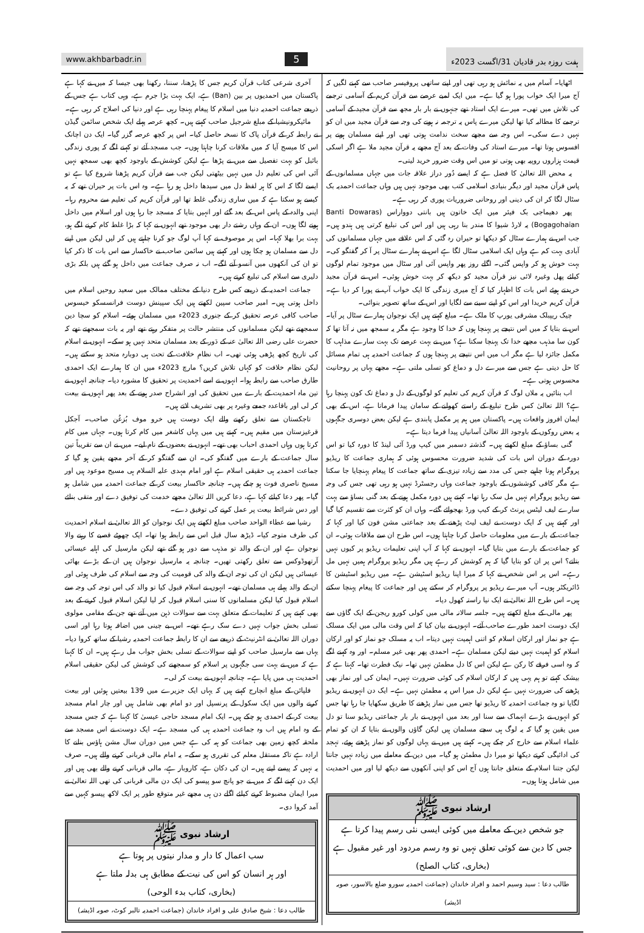ہفت روزہ بدر قادیان 31/اگست 2023ء 5 www.akhbarbadr.in
اٹھایا۔ آسام میں یہ نمائش ہو رہی تھی اور اپنے ساتھی پروفیسر صاحب سے کہنے لگیں کہ آج میرا ایک خواب پورا ہو گیا ہے۔ میں ایک لمبے عرصے سے قرآن کریم کے آسامی ترجمے کی تلاش میں تھی۔ میرے ایک استاد تھے جنہوں نے بار بار مجھ سے قرآن مجید کے آسامی ترجمے کا مطالبہ کیا تھا لیکن میرے پاس یہ ترجمہ نہ ہونے کی وجہ سے قرآن مجید میں ان کو نہیں دے سکی۔ اس وجہ سے مجھے سخت ندامت ہوتی تھی اور اپنے مسلمان ہونے پر افسوس ہوتا تھا۔ میرے استاد کی وفات کے بعد آج مجھے یہ قرآن مجید ملا ہے اگر اسکی قیمت ہزاروں روپیہ بھی ہوتی تو میں اس وقت ضرور خرید لیتی۔
یہ محض اللہ تعالیٰ کا فضل ہے کہ ایسے دُور دراز علاقہ جات میں جہاں مسلمانوں کے پاس قرآن مجید اور دیگر بنیادی اسلامی کتب بھی موجود نہیں ہیں وہاں جماعت احمدیہ بک سٹال لگا کر ان کی دینی اور روحانی ضروریات پوری کر رہی ہے۔
پھر دھیماجی بک فیئر میں ایک خاتون ہیں بانتی دوواراس (Banti Dowaras Bogagohaian) یہ لارڈ شیوا کا مندر بنا رہی ہیں اور اس کی تبلیغ کرتی ہیں ہندو ہیں۔ جب اس نے ہمارے سٹال کو دیکھا تو حیران رہ گئی کہ اس علاقے میں جہاں مسلمانوں کی آبادی بہت کم ہے وہاں ایک اسلامی سٹال لگا ہے اس نے ہمارے سٹال پر آ کر گفتگو کی۔ بہت خوش ہو کر واپس گئی۔ اگلے روز پھر واپس آئی اور سٹال میں موجود تمام لوگوں کیلئے پھل وغیرہ لائی نیز قرآن مجید کو دیکھ کر بہت خوش ہوئی۔ اس نے قرآن مجید خریدتے ہوئے اس بات کا اظہار کیا کہ آج میری زندگی کا ایک خواب آپ نے پورا کر دیا ہے۔ قرآن کریم خریدا اور اس کو اپنے سینے سے لگایا اور اس کے ساتھ تصویر بنوائی۔
چیک ریپبلک مشرقی یورپ کا ملک ہے۔ مبلغ کہتے ہیں ایک نوجوان ہمارے سٹال پر آیا۔ اس نے بتایا کہ میں اس نتیجے پر پہنچا ہوں کہ خدا کا وجود ہے مگر یہ سمجھ میں نہ آتا تھا کہ کون سا مذہب مجھے خدا تک پہنچا سکتا ہے؟ میں نے بہت عرصے تک بہت سارے مذاہب کا مکمل جائزہ لیا ہے مگر اب میں اس نتیجے پر پہنچا ہوں کہ جماعت احمدیہ ہی تمام مسائل کا حل دیتی ہے جس سے میرے دل و دماغ کو تسلی ملتی ہے۔ مجھے یہاں پر روحانیت محسوس ہوتی ہے۔
اب بتائیں یہ ملاں لوگ کہ قرآن کریم کی تعلیم کو لوگوں کے دل و دماغ تک کون پہنچا رہا ہے؟ اللہ تعالیٰ کس طرح تبلیغ کے راستے کھولنے کے سامان پیدا فرماتا ہے، اس کے بھی ایمان افروز واقعات ہیں۔ پاکستان میں ہم پر مکمل پابندی ہے لیکن بعض دوسری جگہوں پہ بعض روکوں کے باوجود اللہ تعالیٰ آسانیاں پیدا فرما دیتا ہے۔
گنی بساؤ کے مبلغ لکھتے ہیں۔ گذشتہ دسمبر میں کیپ ورڈ آئی لینڈ کا دورہ کیا تو اس دورہ کے دوران اس بات کی شدید ضرورت محسوس ہوئی کہ ہماری جماعت کا ریڈیو پروگرام ہونا چاہیے جس کی مدد سے زیادہ تیزی کے ساتھ جماعت کا پیغام پہنچایا جا سکتا ہے مگر کافی کوششوں کے باوجود جماعت وہاں رجسٹرڈ نہیں ہو رہی تھی جس کی وجہ سے ریڈیو پروگرام نہیں مل سک رہا تھا۔ کہتے ہیں دورہ مکمل ہونے کے بعد گنی بساؤ سے بہت سارے لیف لیٹس پرنٹ کر کے کیپ ورڈ بھجوائے گئے۔ وہاں ان کو کثرت سے تقسیم کیا گیا اور کہتے ہیں کہ ایک دوست نے لیف لیٹ پڑھنے کے بعد جماعتی مشن فون کیا اور کہا کہ جماعت کے بارے میں معلومات حاصل کرنا چاہتا ہوں۔ اس طرح ان سے ملاقات ہوئی۔ ان کو جماعت کے بارے میں بتایا گیا۔ انہوں نے کہا کہ آپ اپنی تعلیمات ریڈیو پر کیوں نہیں بتاتے؟ اس پر ان کو بتایا گیا کہ ہم کوشش کر رہے ہیں مگر ریڈیو پروگرام ہمیں نہیں مل رہے۔ اس پر اس شخص نے کہا کہ میرا اپنا ریڈیو اسٹیشن ہے۔ میں ریڈیو اسٹیشن کا ڈائریکٹر ہوں۔ آپ میرے ریڈیو پر پروگرام کر سکتے ہیں اور جماعت کا پیغام پہنچا سکتے ہیں۔ اس طرح اللہ تعالیٰ نے ایک نیا راستہ کھول دیا۔
پھر مالی کے مبلغ لکھتے ہیں۔ جلسہ سالانہ مالی میں کولی کورو ریجن کے ایک گاؤں سے ایک دوست احمد طورے صاحب آئے۔ انہوں نے بیان کیا کہ اس وقت مالی میں ایک مسلک ہے جو نماز اور ارکان اسلام کو اتنی اہمیت نہیں دیتا۔ اب یہ مسلک جو نماز کو اور ارکان اسلام کو اہمیت نہیں دیتے لیکن مسلمان ہے۔ احمدی پھر بھی غیر مسلم۔ اور وہ کہنے لگے کہ وہ اسی فرقے کا رکن ہے لیکن اس کا دل مطمئن نہیں تھا۔ نیک فطرت تھا۔ کہتا ہے کہ بیشک کہتے تو ہم یہی ہیں کہ ارکان اسلام کی کوئی ضرورت نہیں۔ ایمان کی اور نماز بھی پڑھنے کی ضرورت نہیں ہے لیکن دل میرا اس پہ مطمئن نہیں ہے۔ ایک دن انہوں نے ریڈیو لگایا تو وہ جماعت احمدیہ کا ریڈیو تھا جس میں نماز پڑھنے کا طریق سکھایا جا رہا تھا جس کو انہوں نے بڑے انہماک سے سنا اور بعد میں انہوں نے بار بار جماعتی ریڈیو سنا تو دل میں یقین ہو گیا کہ یہ لوگ ہی سچے مسلمان ہیں لیکن گاؤں والوں نے بتایا کہ ان کو تمام علماء اسلام سے خارج کر چکے ہیں۔ کہتے ہیں میں نے یہاں لوگوں کو نماز پڑھتے ہوئے، تہجد کی ادائیگی کرتے دیکھا تو میرا دل مطمئن ہو گیا۔ میں دین کے معاملے میں زیادہ نہیں جانتا لیکن جتنا اسلام کے متعلق جانتا ہوں آج اس کو اپنی آنکھوں سے دیکھ لیا اور میں احمدیت میں شامل ہوتا ہوں۔
ارشاد نبوی ﷺ
جو شخص دین کے معاملے میں کوئی ایسی نئی رسم پیدا کرتا ہے
جس کا دین سے کوئی تعلق نہیں تو وہ رسم مردود اور غیر مقبول ہے
(بخاری، کتاب الصلح)
طالب دعا : سید وسیم احمد و افراد خاندان (جماعت احمدیہ سورو ضلع بالاسور، صوبہ اڈیشہ)
آخری شرعی کتاب قرآن کریم جس کا پڑھنا، سننا، رکھنا بھی جیسا کہ میں نے کہا ہے پاکستان میں احمدیوں پر بین (Ban) ہے، ایک بہت بڑا جرم ہے، وہی کتاب ہے جس کے ذریعے جماعت احمدیہ دنیا میں اسلام کا پیغام پہنچا رہی ہے اور دنیا کی اصلاح کر رہی ہے۔
مائیکرونیشیا کے مبلغ شرجیل صاحب کہتے ہیں۔ کچھ عرصہ پہلے ایک شخص سائمن گیڈن نے رابطہ کر کے قرآن پاک کا نسخہ حاصل کیا۔ اس پر کچھ عرصہ گزر گیا۔ ایک دن اچانک اس کا میسج آیا کہ میں ملاقات کرنا چاہتا ہوں۔ جب مسجد آئے تو کہنے لگے کہ پوری زندگی بائبل کو بہت تفصیل سے میں نے پڑھا ہے لیکن کوشش کے باوجود کچھ بھی سمجھ نہیں آئی اس کی تعلیم دل میں نہیں بیٹھتی لیکن جب سے قرآن کریم پڑھنا شروع کیا ہے تو ایسے لگا کہ اس کا ہر لفظ دل میں سیدھا داخل ہو رہا ہے۔ وہ اس بات پر حیران تھے کہ یہ کیسے ہو سکتا ہے کہ میں ساری زندگی غلط تھا اور قرآن کریم کی تعلیم سے محروم رہا۔ اپنی والدہ کے پاس اس کے بعد گئے اور انہیں بتایا کہ مسجد جا رہا ہوں اور اسلام میں داخل ہونے لگا ہوں۔ ان کے وہاں رشتے دار بھی موجود تھے انہوں نے کہا کہ بڑا غلط کام کرنے لگے ہو، بہت برا بھلا کہا۔ اس پر موصوف نے کہا آپ لوگ جو کرنا چاہتے ہیں کر لیں لیکن میں اپنے دل سے مسلمان ہو چکا ہوں اور کہتے ہیں سائمن صاحب نے خاکسار سے اس بات کا ذکر کیا تو ان کی آنکھوں میں آنسو آنے لگے۔ اب نہ صرف جماعت میں داخل ہو گئے ہیں بلکہ بڑی دلیری سے اسلام کی تبلیغ کرتے ہیں۔
جماعت احمدیہ کے ذریعے کس طرح دنیا کے مختلف ممالک میں سعید روحیں اسلام میں داخل ہوتی ہیں۔ امیر صاحب سپین لکھتے ہیں ایک سپینش دوست فرانسسکو خیسوس صاحب کافی عرصہ تحقیق کر کے جنوری 2023ء میں مسلمان ہوئے۔ اسلام کو سچا دین سمجھتے تھے لیکن مسلمانوں کی منتشر حالت پر متفکر رہتے تھے اور یہ بات سمجھتے تھے کہ حضرت علی رضی اللہ تعالیٰ عنہ کے دَور کے بعد مسلمان متحد نہیں ہو سکے۔ انہوں نے اسلام کی تاریخ کچھ پڑھی ہوئی تھی۔ اب نظامِ خلافت کے تحت ہی دوبارہ متحد ہو سکتے ہیں۔ لیکن نظام خلافت کو کہاں تلاش کریں؟ مارچ 2023ء میں ان کا ہمارے ایک احمدی طارق صاحب سے رابطہ ہوا۔ انہوں نے اسے احمدیت پر تحقیق کا مشورہ دیا۔ چنانچہ انہوں نے تین ماہ احمدیت کے بارے میں تحقیق کی اور انشراح صدر ہونے کے بعد پھر انہوں نے بیعت کر لی اور باقاعدہ جمعے وغیرہ پر بھی تشریف لاتے ہیں۔
تاجکستان سے تعلق رکھنے والے ایک دوست ہیں خرو موف بُزغُن صاحب۔ آجکل قرغیزستان میں مقیم ہیں۔ کہتے ہیں میں یہاں کاشغر میں کام کرتا ہوں۔ جہاں میں کام کرتا ہوں وہاں احمدی احباب بھی تھے۔ انہوں نے بعضوں کے نام لیے۔ میں نے ان سے تقریباً تین سال جماعت کے بارے میں گفتگو کی۔ ان سے گفتگو کر کے آخر مجھے یقین ہو گیا کہ جماعت احمدیہ ہی حقیقی اسلام ہے اور امام مہدی علیہ السلام ہی مسیح موعود ہیں اور مسیح ناصری فوت ہو چکے ہیں۔ چنانچہ خاکسار بیعت کر کے جماعت احمدیہ میں شامل ہو گیا۔ پھر دعا کیلئے کہا ہے، دعا کریں اللہ تعالیٰ مجھے خدمت کی توفیق دے اور متقی بنائے اور دس شرائط بیعت پر عمل کرنے کی توفیق دے۔
رشیا سے عطاء الواحد صاحب مبلغ لکھتے ہیں ایک نوجوان کو اللہ تعالیٰ نے اسلام احمدیت کی طرف متوجہ کیا۔ ڈیڑھ سال قبل اس سے رابطہ ہوا تھا۔ ایک چھوٹے قصبے کا رہنے والا نوجوان ہے اور ان کے والد تو مذہب سے دور ہو گئے تھے لیکن مارسیل کی اہلیہ عیسائی آرتھوڈوکس سے تعلق رکھتی تھیں۔ چنانچہ یہ مارسیل نوجوان ہیں ان کے بڑے بھائی عیسائی ہیں لیکن ان کی توجہ ان کے والد کی قومیت کی وجہ سے اسلام کی طرف ہوئی اور ان کے والد پہلے ہی مسلمان تھے۔ انہوں نے اسلام قبول کیا تو والد کی اس توجہ کی وجہ سے اسلام قبول کیا لیکن مسلمانوں کا سنی اسلام قبول کر لیا لیکن اسلام قبول کرنے کے بعد بھی کہتے ہیں کہ تعلیمات کے متعلق بہت سے سوالات ذہن میں آتے تھے جن کے مقامی مولوی تسلی بخش جواب نہیں دے سک رہے تھے۔ اس بے چینی میں اضافہ ہوتا رہا اور اسی دوران اللہ تعالیٰ نے انٹرنیٹ کے ذریعے سے ان کا رابطہ جماعت احمدیہ رشیا کے ساتھ کروا دیا۔ یہاں سے مارسیل صاحب کو اپنے سوالات کے تسلی بخش جواب مل رہے ہیں۔ ان کا کہنا ہے کہ میں نے بہت سی جگہوں پر اسلام کو سمجھنے کی کوشش کی لیکن حقیقی اسلام احمدیت ہی میں پایا ہے۔ چنانچہ انہوں نے بیعت کر لی۔
فلپائن کے مبلغ انچارج کہتے ہیں کہ یہاں ایک جزیرے میں 139 بیعتیں ہوئیں اور بیعت کرنے والوں میں ایک سکول کے پرنسپل اور دو امام بھی شامل ہیں اور چار امام مسجد بیعت کر کے احمدی ہو چکے ہیں۔ ایک امام مسجد حاجی عیسیٰ کا کہنا ہے کہ جس مسجد کے وہ امام ہیں اب وہ جماعت احمدیہ ہی کی مسجد ہے۔ ایک دوست نے اس مسجد سے ملحقہ کچھ زمین بھی جماعت کو ہبہ کی ہے جس میں دوران سال مشن ہاؤس بنانے کا ارادہ ہے تاکہ مستقل معلم کی تقرری ہو سکے۔ یہ امام مالی قربانی کرنے والے ہیں۔ صرف یہ نہیں کہ پیسے لیتے ہیں۔ ان کی دکان ہے، کاروبار ہے، مالی قربانی کرنے والے بھی ہیں اور ایک دن کہنے لگے کہ میں نے جو پانچ سو پیسو کی ایک دن مالی قربانی کی تھی اللہ تعالیٰ نے میرا ایمان مضبوط کرنے کیلئے اگلے دن ہی مجھے غیر متوقع طور پر ایک لاکھ پیسو کہیں سے آمد کروا دی۔
ارشاد نبوی ﷺ
سب اعمال کا دار و مدار نیتوں پر ہوتا ہے
اور ہر انسان کو اس کی نیت کے مطابق ہی بدلہ ملتا ہے
(بخاری، کتاب بدء الوحی)
طالب دعا : شیخ صادق علی و افراد خاندان (جماعت احمدیہ تالبر کوٹ، صوبہ اڈیشہ)